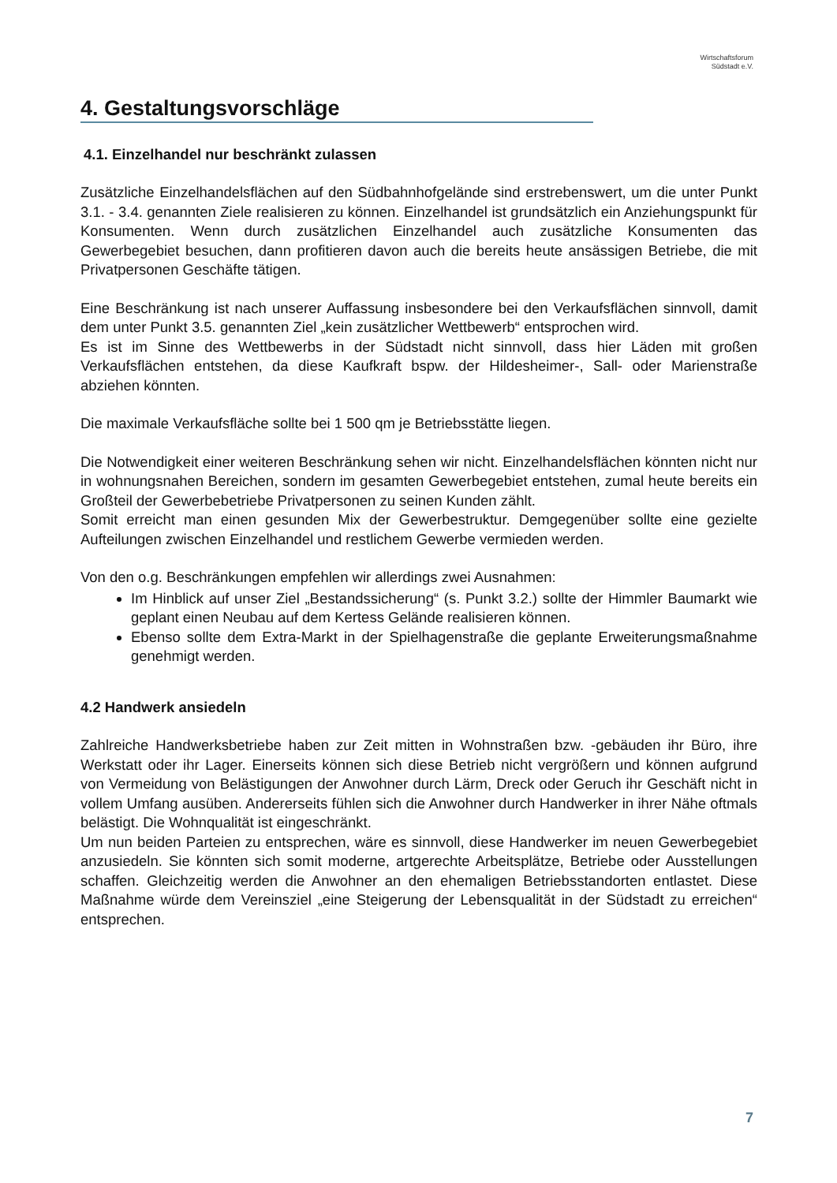Wirtschaftsforum
Südstadt e.V.
4. Gestaltungsvorschläge
4.1. Einzelhandel nur beschränkt zulassen
Zusätzliche Einzelhandelsflächen auf den Südbahnhofgelände sind erstrebenswert, um die unter Punkt 3.1. - 3.4. genannten Ziele realisieren zu können. Einzelhandel ist grundsätzlich ein Anziehungspunkt für Konsumenten. Wenn durch zusätzlichen Einzelhandel auch zusätzliche Konsumenten das Gewerbegebiet besuchen, dann profitieren davon auch die bereits heute ansässigen Betriebe, die mit Privatpersonen Geschäfte tätigen.
Eine Beschränkung ist nach unserer Auffassung insbesondere bei den Verkaufsflächen sinnvoll, damit dem unter Punkt 3.5. genannten Ziel „kein zusätzlicher Wettbewerb“ entsprochen wird.
Es ist im Sinne des Wettbewerbs in der Südstadt nicht sinnvoll, dass hier Läden mit großen Verkaufsflächen entstehen, da diese Kaufkraft bspw. der Hildesheimer-, Sall- oder Marienstraße abziehen könnten.
Die maximale Verkaufsfläche sollte bei 1 500 qm je Betriebsstätte liegen.
Die Notwendigkeit einer weiteren Beschränkung sehen wir nicht. Einzelhandelsflächen könnten nicht nur in wohnungsnahen Bereichen, sondern im gesamten Gewerbegebiet entstehen, zumal heute bereits ein Großteil der Gewerbebetriebe Privatpersonen zu seinen Kunden zählt.
Somit erreicht man einen gesunden Mix der Gewerbestruktur. Demgegenüber sollte eine gezielte Aufteilungen zwischen Einzelhandel und restlichem Gewerbe vermieden werden.
Von den o.g. Beschränkungen empfehlen wir allerdings zwei Ausnahmen:
Im Hinblick auf unser Ziel „Bestandssicherung“ (s. Punkt 3.2.) sollte der Himmler Baumarkt wie geplant einen Neubau auf dem Kertess Gelände realisieren können.
Ebenso sollte dem Extra-Markt in der Spielhagenstraße die geplante Erweiterungsmaßnahme genehmigt werden.
4.2 Handwerk ansiedeln
Zahlreiche Handwerksbetriebe haben zur Zeit mitten in Wohnstraßen bzw. -gebäuden ihr Büro, ihre Werkstatt oder ihr Lager. Einerseits können sich diese Betrieb nicht vergrößern und können aufgrund von Vermeidung von Belästigungen der Anwohner durch Lärm, Dreck oder Geruch ihr Geschäft nicht in vollem Umfang ausüben. Andererseits fühlen sich die Anwohner durch Handwerker in ihrer Nähe oftmals belästigt. Die Wohnqualität ist eingeschränkt.
Um nun beiden Parteien zu entsprechen, wäre es sinnvoll, diese Handwerker im neuen Gewerbegebiet anzusiedeln. Sie könnten sich somit moderne, artgerechte Arbeitsplätze, Betriebe oder Ausstellungen schaffen. Gleichzeitig werden die Anwohner an den ehemaligen Betriebsstandorten entlastet. Diese Maßnahme würde dem Vereinsziel „eine Steigerung der Lebensqualität in der Südstadt zu erreichen“ entsprechen.
7